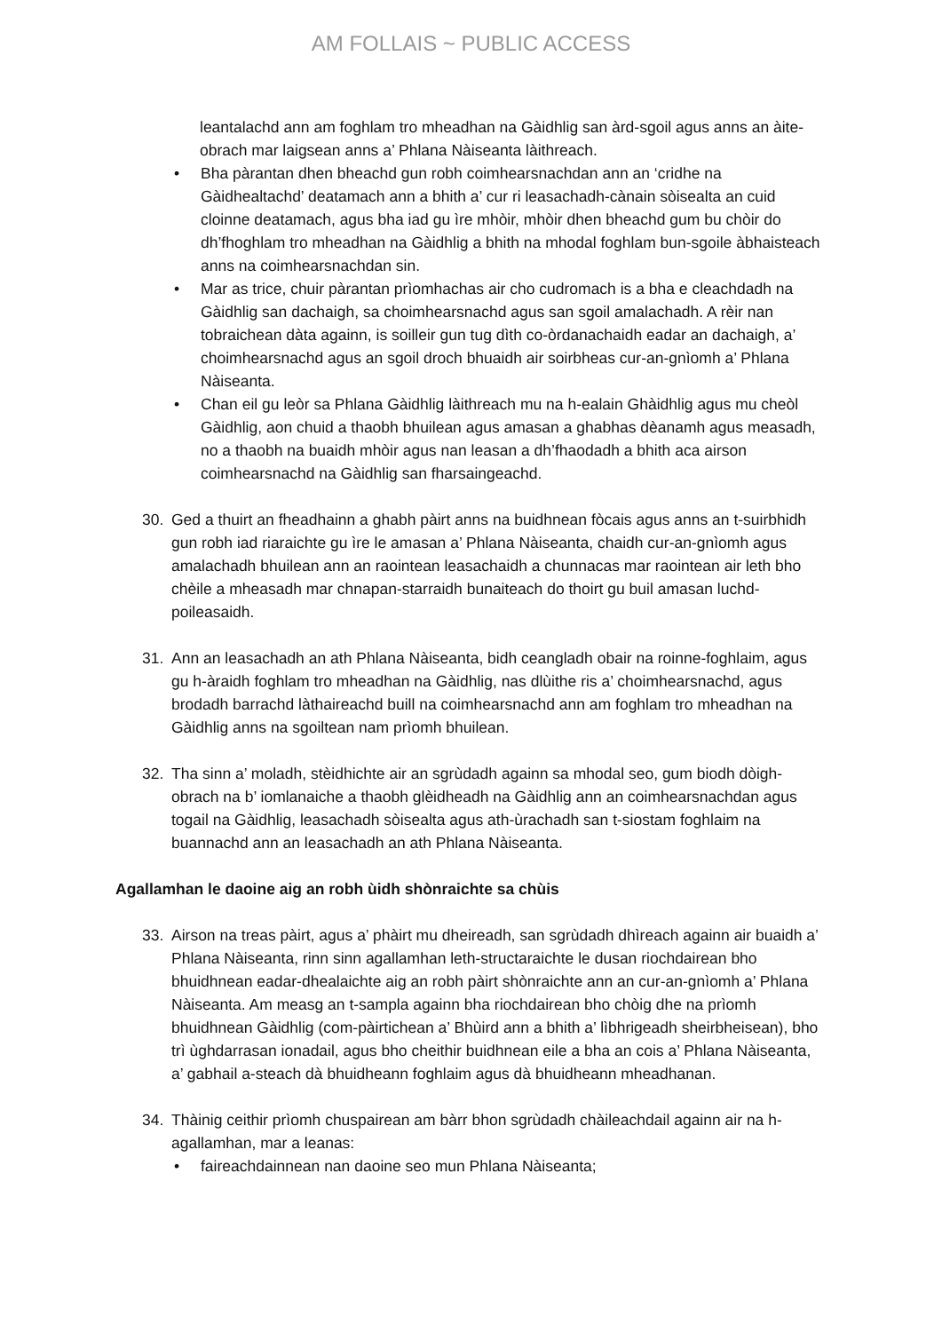AM FOLLAIS ~ PUBLIC ACCESS
leantalachd ann am foghlam tro mheadhan na Gàidhlig san àrd-sgoil agus anns an àite-obrach mar laigsean anns a’ Phlana Nàiseanta làithreach.
• Bha pàrantan dhen bheachd gun robh coimhearsnachdan ann an ‘cridhe na Gàidhealtachd’ deatamach ann a bhith a’ cur ri leasachadh-cànain sòisealta an cuid cloinne deatamach, agus bha iad gu ìre mhòir, mhòir dhen bheachd gum bu chòir do dh’fhoghlam tro mheadhan na Gàidhlig a bhith na mhodal foghlam bun-sgoile àbhaisteach anns na coimhearsnachdan sin.
• Mar as trice, chuir pàrantan prìomhachas air cho cudromach is a bha e cleachdadh na Gàidhlig san dachaigh, sa choimhearsnachd agus san sgoil amalachadh. A rèir nan tobraichean dàta againn, is soilleir gun tug dìth co-òrdanachaidh eadar an dachaigh, a’ choimhearsnachd agus an sgoil droch bhuaidh air soirbheas cur-an-gnìomh a’ Phlana Nàiseanta.
• Chan eil gu leòr sa Phlana Gàidhlig làithreach mu na h-ealain Ghàidhlig agus mu cheòl Gàidhlig, aon chuid a thaobh bhuilean agus amasan a ghabhas dèanamh agus measadh, no a thaobh na buaidh mhòir agus nan leasan a dh’fhaodadh a bhith aca airson coimhearsnachd na Gàidhlig san fharsaingeachd.
30. Ged a thuirt an fheadhainn a ghabh pàirt anns na buidhnean fòcais agus anns an t-suirbhidh gun robh iad riaraichte gu ìre le amasan a’ Phlana Nàiseanta, chaidh cur-an-gnìomh agus amalachadh bhuilean ann an raointean leasachaidh a chunnacas mar raointean air leth bho chèile a mheasadh mar chnapan-starraidh bunaiteach do thoirt gu buil amasan luchd-poileasaidh.
31. Ann an leasachadh an ath Phlana Nàiseanta, bidh ceangladh obair na roinne-foghlaim, agus gu h-àraidh foghlam tro mheadhan na Gàidhlig, nas dlùithe ris a’ choimhearsnachd, agus brodadh barrachd làthaireachd buill na coimhearsnachd ann am foghlam tro mheadhan na Gàidhlig anns na sgoiltean nam prìomh bhuilean.
32. Tha sinn a’ moladh, stèidhichte air an sgrùdadh againn sa mhodal seo, gum biodh dòigh-obrach na b’ iomlanaiche a thaobh glèidheadh na Gàidhlig ann an coimhearsnachdan agus togail na Gàidhlig, leasachadh sòisealta agus ath-ùrachadh san t-siostam foghlaim na buannachd ann an leasachadh an ath Phlana Nàiseanta.
Agallamhan le daoine aig an robh ùidh shònraichte sa chùis
33. Airson na treas pàirt, agus a’ phàirt mu dheireadh, san sgrùdadh dhìreach againn air buaidh a’ Phlana Nàiseanta, rinn sinn agallamhan leth-structaraichte le dusan riochdairean bho bhuidhnean eadar-dhealaichte aig an robh pàirt shònraichte ann an cur-an-gnìomh a’ Phlana Nàiseanta. Am measg an t-sampla againn bha riochdairean bho chòig dhe na prìomh bhuidhnean Gàidhlig (com-pàirtichean a’ Bhùird ann a bhith a’ lìbhrigeadh sheirbheisean), bho trì ùghdarrasan ionadail, agus bho cheithir buidhnean eile a bha an cois a’ Phlana Nàiseanta, a’ gabhail a-steach dà bhuidheann foghlaim agus dà bhuidheann mheadhanan.
34. Thàinig ceithir prìomh chuspairean am bàrr bhon sgrùdadh chàileachdail againn air na h-agallamhan, mar a leanas:
• faireachdainnean nan daoine seo mun Phlana Nàiseanta;